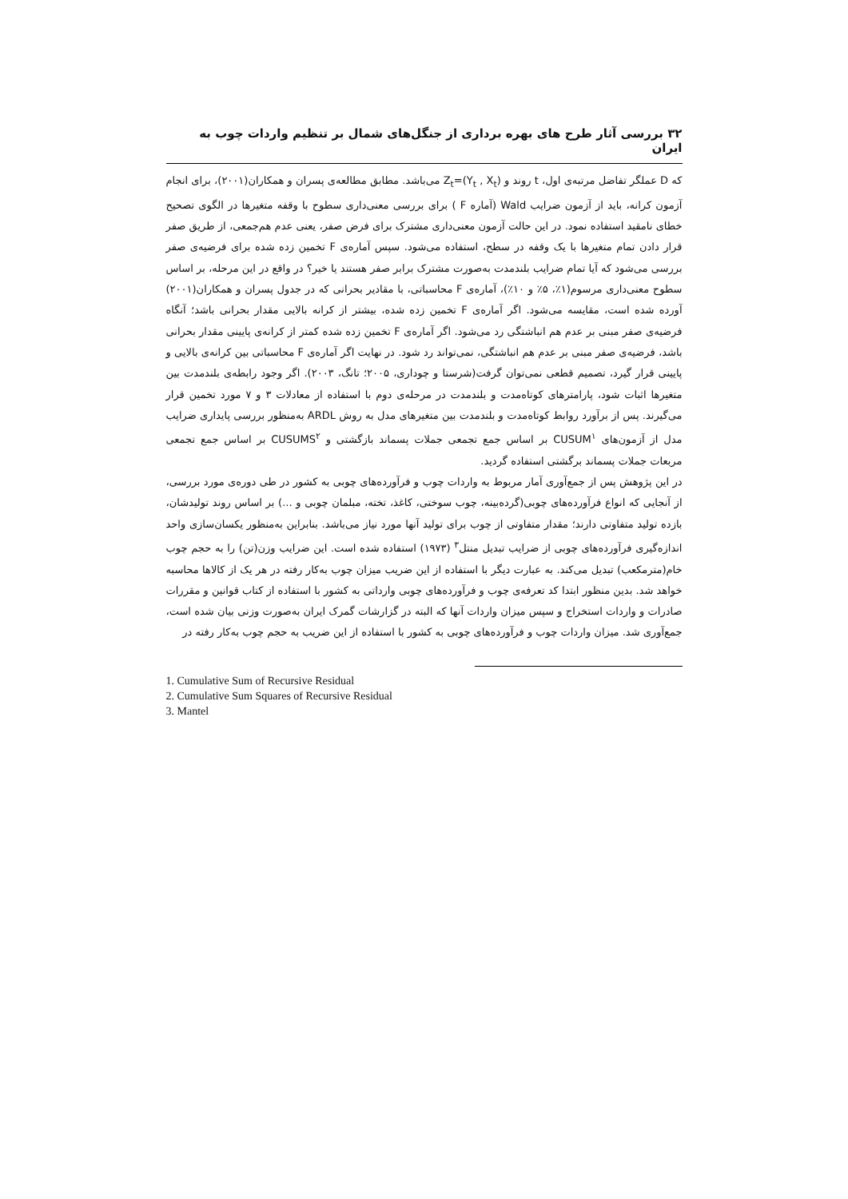۳۲ بررسی آثار طرح های بهره برداری از جنگل‌های شمال بر تنظیم واردات چوب به ایران
که D عملگر تفاضل مرتبه‌ی اول، t روند و Z<sub>t</sub>=(Y<sub>t</sub> , X<sub>t</sub>) می‌باشد. مطابق مطالعه‌ی پسران و همکاران(۲۰۰۱)، برای انجام آزمون کرانه، باید از آزمون ضرایب Wald (آماره F ) برای بررسی معنی‌داری سطوح با وقفه متغیرها در الگوی تصحیح خطای نامقید استفاده نمود. در این حالت آزمون معنی‌داری مشترک برای فرض صفر، یعنی عدم هم‌جمعی، از طریق صفر قرار دادن تمام متغیرها با یک وقفه در سطح، استفاده می‌شود. سپس آماره‌ی F تخمین زده شده برای فرضیه‌ی صفر بررسی می‌شود که آیا تمام ضرایب بلندمدت به‌صورت مشترک برابر صفر هستند یا خیر؟ در واقع در این مرحله، بر اساس سطوح معنی‌داری مرسوم(۱٪، ۵٪ و ۱۰٪)، آماره‌ی F محاسباتی، با مقادیر بحرانی که در جدول پسران و همکاران(۲۰۰۱) آورده شده است، مقایسه می‌شود. اگر آماره‌ی F تخمین زده شده، بیشتر از کرانه بالایی مقدار بحرانی باشد؛ آنگاه فرضیه‌ی صفر مبنی بر عدم هم انباشتگی رد می‌شود. اگر آماره‌ی F تخمین زده شده کمتر از کرانه‌ی پایینی مقدار بحرانی باشد، فرضیه‌ی صفر مبنی بر عدم هم انباشتگی، نمی‌تواند رد شود. در نهایت اگر آماره‌ی F محاسباتی بین کرانه‌ی بالایی و پایینی قرار گیرد، تصمیم قطعی نمی‌توان گرفت(شرستا و چوداری، ۲۰۰۵؛ تانگ، ۲۰۰۳). اگر وجود رابطه‌ی بلندمدت بین متغیرها اثبات شود، پارامترهای کوتاه‌مدت و بلندمدت در مرحله‌ی دوم با استفاده از معادلات ۳ و ۷ مورد تخمین قرار می‌گیرند. پس از برآورد روابط کوتاه‌مدت و بلندمدت بین متغیرهای مدل به روش ARDL به‌منظور بررسی پایداری ضرایب مدل از آزمون‌های CUSUM<sup>۱</sup> بر اساس جمع تجمعی جملات پسماند بازگشتی و CUSUMS<sup>۲</sup> بر اساس جمع تجمعی مربعات جملات پسماند برگشتی استفاده گردید.
در این پژوهش پس از جمع‌آوری آمار مربوط به واردات چوب و فرآورده‌های چوبی به کشور در طی دوره‌ی مورد بررسی، از آنجایی که انواع فرآورده‌های چوبی(گرده‌بینه، چوب سوختی، کاغذ، تخته، مبلمان چوبی و ...) بر اساس روند تولیدشان، بازده تولید متفاوتی دارند؛ مقدار متفاوتی از چوب برای تولید آنها مورد نیاز می‌باشد. بنابراین به‌منظور یکسان‌سازی واحد اندازه‌گیری فرآورده‌های چوبی از ضرایب تبدیل منتل<sup>۳</sup> (۱۹۷۳) استفاده شده است. این ضرایب وزن(تن) را به حجم چوب خام(مترمکعب) تبدیل می‌کند. به عبارت دیگر با استفاده از این ضریب میزان چوب به‌کار رفته در هر یک از کالاها محاسبه خواهد شد. بدین منظور ابتدا کد تعرفه‌ی چوب و فرآورده‌های چوبی وارداتی به کشور با استفاده از کتاب قوانین و مقررات صادرات و واردات استخراج و سپس میزان واردات آنها که البته در گزارشات گمرک ایران به‌صورت وزنی بیان شده است، جمع‌آوری شد. میزان واردات چوب و فرآورده‌های چوبی به کشور با استفاده از این ضریب به حجم چوب به‌کار رفته در
1. Cumulative Sum of Recursive Residual
2. Cumulative Sum Squares of Recursive Residual
3. Mantel